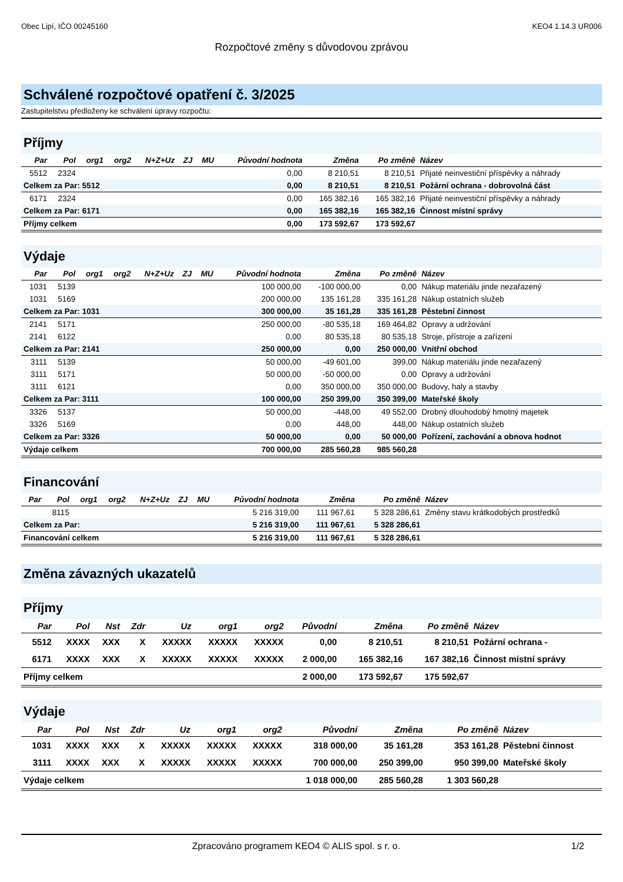Obec Lipí, IČO 00245160 KEO4 1.14.3 UR006
Rozpočtové změny s důvodovou zprávou
Schválené rozpočtové opatření č. 3/2025
Zastupitelstvu předloženy ke schválení úpravy rozpočtu:
Příjmy
| Par | Pol | org1 | org2 | N+Z+Uz | ZJ | MU | Původní hodnota | Změna | Po změně | Název |
| --- | --- | --- | --- | --- | --- | --- | --- | --- | --- | --- |
| 5512 | 2324 | | | | | | 0,00 | 8 210,51 | 8 210,51 | Přijaté neinvestiční příspěvky a náhrady |
| Celkem za Par: 5512 | | | | | | | 0,00 | 8 210,51 | 8 210,51 | Požární ochrana - dobrovolná část |
| 6171 | 2324 | | | | | | 0,00 | 165 382,16 | 165 382,16 | Přijaté neinvestiční příspěvky a náhrady |
| Celkem za Par: 6171 | | | | | | | 0,00 | 165 382,16 | 165 382,16 | Činnost místní správy |
| Příjmy celkem | | | | | | | 0,00 | 173 592,67 | 173 592,67 | |
Výdaje
| Par | Pol | org1 | org2 | N+Z+Uz | ZJ | MU | Původní hodnota | Změna | Po změně | Název |
| --- | --- | --- | --- | --- | --- | --- | --- | --- | --- | --- |
| 1031 | 5139 | | | | | | 100 000,00 | -100 000,00 | 0,00 | Nákup materiálu jinde nezařazený |
| 1031 | 5169 | | | | | | 200 000,00 | 135 161,28 | 335 161,28 | Nákup ostatních služeb |
| Celkem za Par: 1031 | | | | | | | 300 000,00 | 35 161,28 | 335 161,28 | Pěstební činnost |
| 2141 | 5171 | | | | | | 250 000,00 | -80 535,18 | 169 464,82 | Opravy a udržování |
| 2141 | 6122 | | | | | | 0,00 | 80 535,18 | 80 535,18 | Stroje, přístroje a zařízení |
| Celkem za Par: 2141 | | | | | | | 250 000,00 | 0,00 | 250 000,00 | Vnitřní obchod |
| 3111 | 5139 | | | | | | 50 000,00 | -49 601,00 | 399,00 | Nákup materiálu jinde nezařazený |
| 3111 | 5171 | | | | | | 50 000,00 | -50 000,00 | 0,00 | Opravy a udržování |
| 3111 | 6121 | | | | | | 0,00 | 350 000,00 | 350 000,00 | Budovy, haly a stavby |
| Celkem za Par: 3111 | | | | | | | 100 000,00 | 250 399,00 | 350 399,00 | Mateřské školy |
| 3326 | 5137 | | | | | | 50 000,00 | -448,00 | 49 552,00 | Drobný dlouhodobý hmotný majetek |
| 3326 | 5169 | | | | | | 0,00 | 448,00 | 448,00 | Nákup ostatních služeb |
| Celkem za Par: 3326 | | | | | | | 50 000,00 | 0,00 | 50 000,00 | Pořízení, zachování a obnova hodnot |
| Výdaje celkem | | | | | | | 700 000,00 | 285 560,28 | 985 560,28 | |
Financování
| Par | Pol | org1 | org2 | N+Z+Uz | ZJ | MU | Původní hodnota | Změna | Po změně | Název |
| --- | --- | --- | --- | --- | --- | --- | --- | --- | --- | --- |
| | 8115 | | | | | | 5 216 319,00 | 111 967,61 | 5 328 286,61 | Změny stavu krátkodobých prostředků |
| Celkem za Par: | | | | | | | 5 216 319,00 | 111 967,61 | 5 328 286,61 | |
| Financování celkem | | | | | | | 5 216 319,00 | 111 967,61 | 5 328 286,61 | |
Změna závazných ukazatelů
Příjmy
| Par | Pol | Nst | Zdr | Uz | org1 | org2 | Původní | Změna | Po změně | Název |
| --- | --- | --- | --- | --- | --- | --- | --- | --- | --- | --- |
| 5512 | XXXX | XXX | X | XXXXX | XXXXX | XXXXX | 0,00 | 8 210,51 | 8 210,51 | Požární ochrana - |
| 6171 | XXXX | XXX | X | XXXXX | XXXXX | XXXXX | 2 000,00 | 165 382,16 | 167 382,16 | Činnost místní správy |
| Příjmy celkem | | | | | | | 2 000,00 | 173 592,67 | 175 592,67 | |
Výdaje
| Par | Pol | Nst | Zdr | Uz | org1 | org2 | Původní | Změna | Po změně | Název |
| --- | --- | --- | --- | --- | --- | --- | --- | --- | --- | --- |
| 1031 | XXXX | XXX | X | XXXXX | XXXXX | XXXXX | 318 000,00 | 35 161,28 | 353 161,28 | Pěstební činnost |
| 3111 | XXXX | XXX | X | XXXXX | XXXXX | XXXXX | 700 000,00 | 250 399,00 | 950 399,00 | Mateřské školy |
| Výdaje celkem | | | | | | | 1 018 000,00 | 285 560,28 | 1 303 560,28 | |
Zpracováno programem KEO4 © ALIS spol. s r. o. 1/2